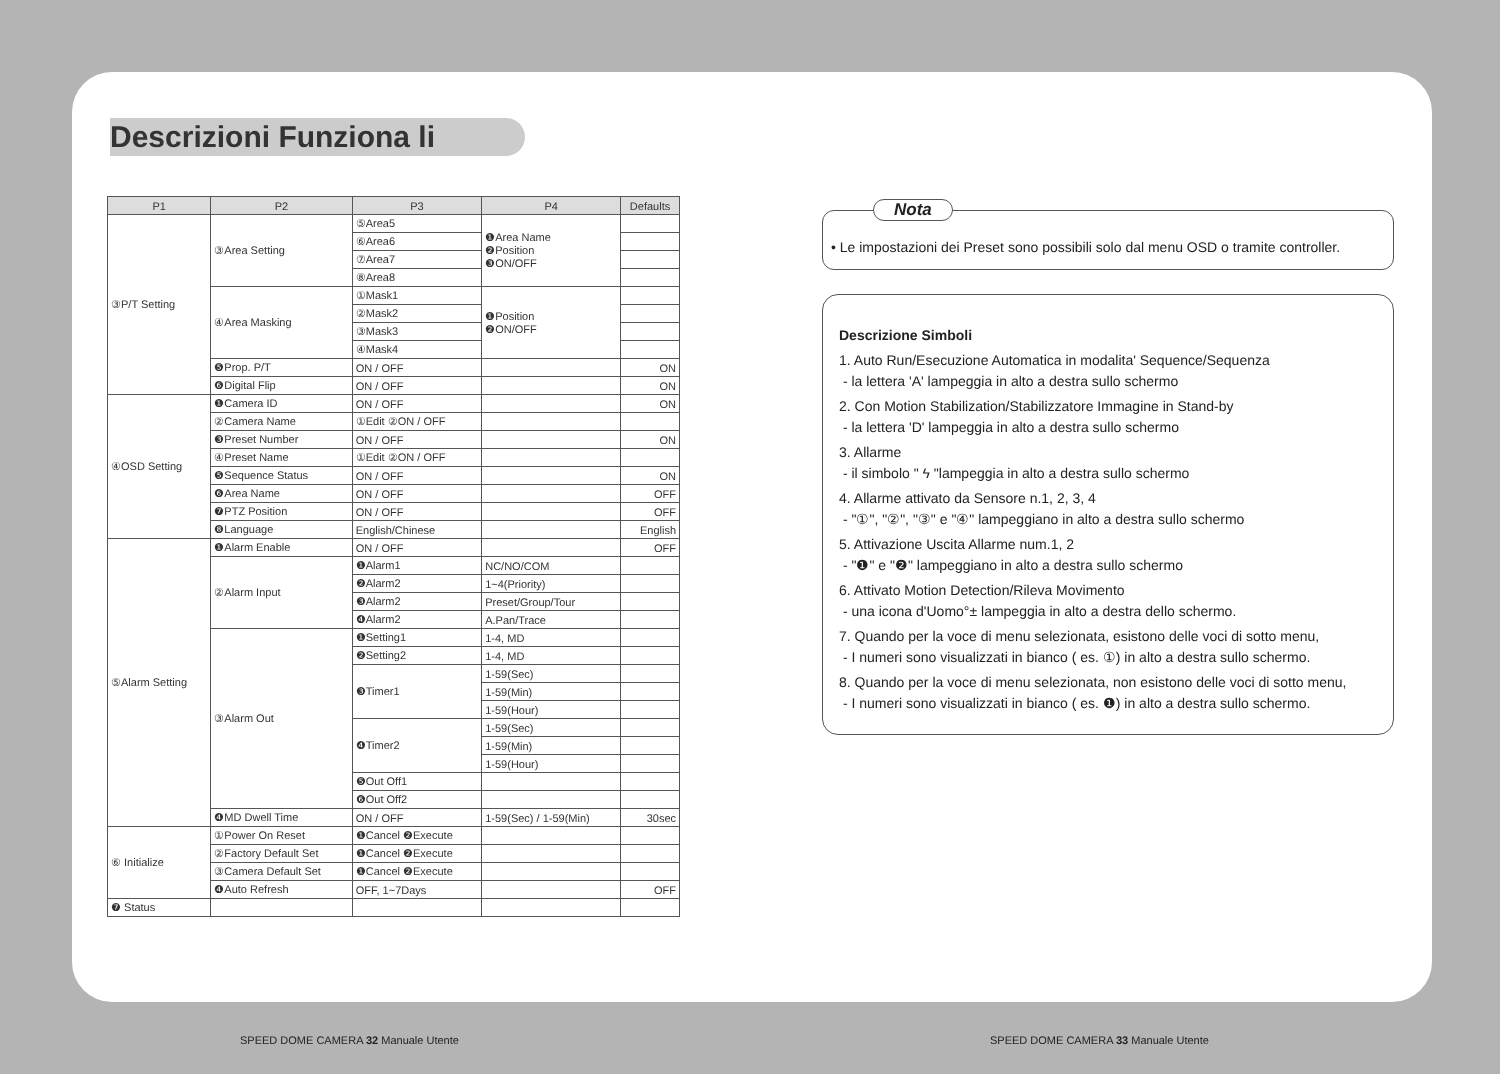Descrizioni Funziona li
| P1 | P2 | P3 | P4 | Defaults |
| --- | --- | --- | --- | --- |
| ③P/T Setting | ③Area Setting | ⑤Area5 | ❶Area Name ❷Position ❸ON/OFF | |
| | | ⑥Area6 | | |
| | | ⑦Area7 | | |
| | | ⑧Area8 | | |
| | ④Area Masking | ①Mask1 | ❶Position ❷ON/OFF | |
| | | ②Mask2 | | |
| | | ③Mask3 | | |
| | | ④Mask4 | | |
| | ❺Prop. P/T | ON / OFF | | ON |
| | ❻Digital Flip | ON / OFF | | ON |
| ④OSD Setting | ❶Camera ID | ON / OFF | | ON |
| | ②Camera Name | ①Edit ②ON / OFF | | |
| | ❸Preset Number | ON / OFF | | ON |
| | ④Preset Name | ①Edit ②ON / OFF | | |
| | ❺Sequence Status | ON / OFF | | ON |
| | ❻Area Name | ON / OFF | | OFF |
| | ❼PTZ Position | ON / OFF | | OFF |
| | ❽Language | English/Chinese | | English |
| ⑤Alarm Setting | ❶Alarm Enable | ON / OFF | | OFF |
| | ②Alarm Input | ❶Alarm1 | NC/NO/COM | |
| | | ❷Alarm2 | 1~4(Priority) | |
| | | ❸Alarm2 | Preset/Group/Tour | |
| | | ❹Alarm2 | A.Pan/Trace | |
| | ③Alarm Out | ❶Setting1 | 1-4, MD | |
| | | ❷Setting2 | 1-4, MD | |
| | | ❸Timer1 | 1-59(Sec) | |
| | | | 1-59(Min) | |
| | | | 1-59(Hour) | |
| | | ❹Timer2 | 1-59(Sec) | |
| | | | 1-59(Min) | |
| | | | 1-59(Hour) | |
| | | ❺Out Off1 | | |
| | | ❻Out Off2 | | |
| | ❹MD Dwell Time | ON / OFF | 1-59(Sec) / 1-59(Min) | 30sec |
| ⑥ Initialize | ①Power On Reset | ❶Cancel ❷Execute | | |
| | ②Factory Default Set | ❶Cancel ❷Execute | | |
| | ③Camera Default Set | ❶Cancel ❷Execute | | |
| | ❹Auto Refresh | OFF, 1~7Days | | OFF |
| ❼ Status | | | | |
Nota
• Le impostazioni dei Preset sono possibili solo dal menu OSD o tramite controller.
Descrizione Simboli
1. Auto Run/Esecuzione Automatica in modalita' Sequence/Sequenza
- la lettera 'A' lampeggia in alto a destra sullo schermo
2. Con Motion Stabilization/Stabilizzatore Immagine in Stand-by
- la lettera 'D' lampeggia in alto a destra sullo schermo
3. Allarme
- il simbolo " ϟ "lampeggia in alto a destra sullo schermo
4. Allarme attivato da Sensore n.1, 2, 3, 4
- "①", "②", "③" e "④" lampeggiano in alto a destra sullo schermo
5. Attivazione Uscita Allarme num.1, 2
- "❶" e "❷" lampeggiano in alto a destra sullo schermo
6. Attivato Motion Detection/Rileva Movimento
- una icona d'Uomo°± lampeggia in alto a destra dello schermo.
7. Quando per la voce di menu selezionata, esistono delle voci di sotto menu,
- I numeri sono visualizzati in bianco ( es. ①) in alto a destra sullo schermo.
8. Quando per la voce di menu selezionata, non esistono delle voci di sotto menu,
- I numeri sono visualizzati in bianco ( es. ❶) in alto a destra sullo schermo.
SPEED DOME CAMERA 32 Manuale Utente
SPEED DOME CAMERA 33 Manuale Utente